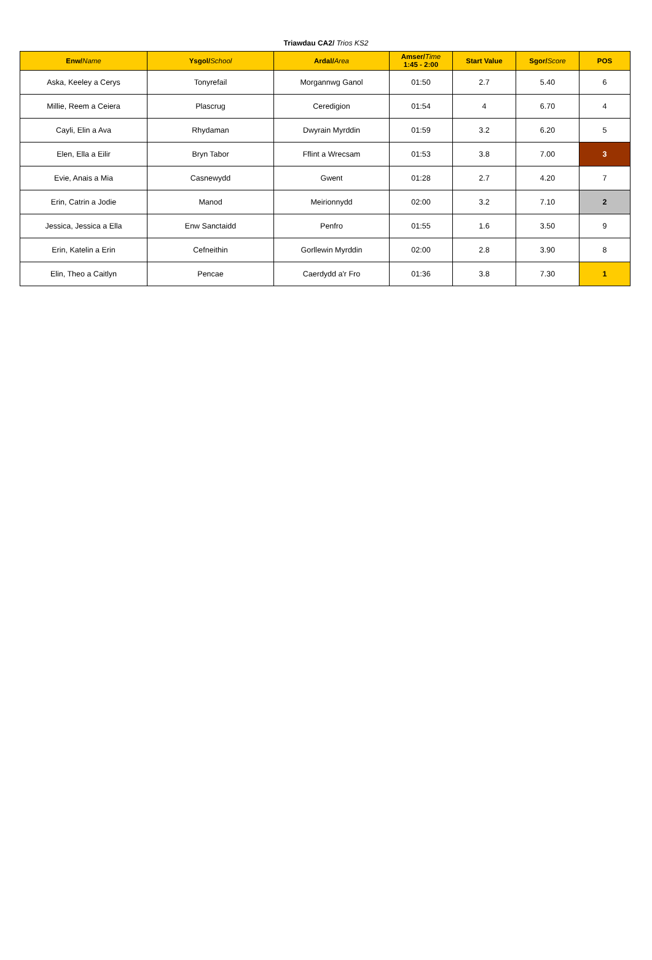Triawdau CA2/ Trios KS2
| Enw/ Name | Ysgol/ School | Ardal/ Area | Amser/ Time 1:45 - 2:00 | Start Value | Sgor/ Score | POS |
| --- | --- | --- | --- | --- | --- | --- |
| Aska, Keeley a Cerys | Tonyrefail | Morgannwg Ganol | 01:50 | 2.7 | 5.40 | 6 |
| Millie, Reem a Ceiera | Plascrug | Ceredigion | 01:54 | 4 | 6.70 | 4 |
| Cayli, Elin a Ava | Rhydaman | Dwyrain Myrddin | 01:59 | 3.2 | 6.20 | 5 |
| Elen, Ella a Eilir | Bryn Tabor | Fflint a Wrecsam | 01:53 | 3.8 | 7.00 | 3 |
| Evie, Anais a Mia | Casnewydd | Gwent | 01:28 | 2.7 | 4.20 | 7 |
| Erin, Catrin a Jodie | Manod | Meirionnydd | 02:00 | 3.2 | 7.10 | 2 |
| Jessica, Jessica a Ella | Enw Sanctaidd | Penfro | 01:55 | 1.6 | 3.50 | 9 |
| Erin, Katelin a Erin | Cefneithin | Gorllewin Myrddin | 02:00 | 2.8 | 3.90 | 8 |
| Elin, Theo a Caitlyn | Pencae | Caerdydd a'r Fro | 01:36 | 3.8 | 7.30 | 1 |